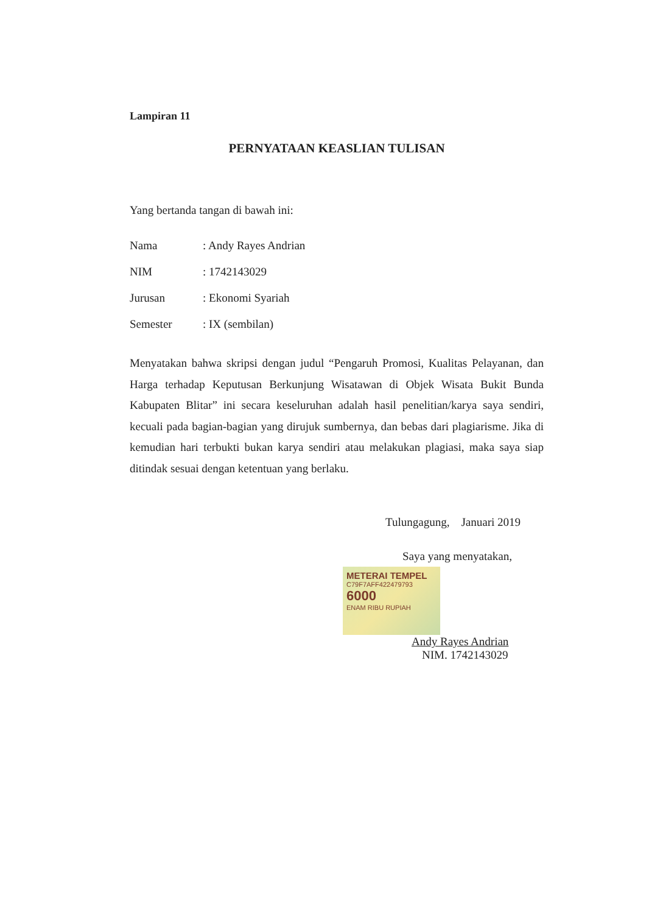Lampiran 11
PERNYATAAN KEASLIAN TULISAN
Yang bertanda tangan di bawah ini:
Nama: Andy Rayes Andrian
NIM: 1742143029
Jurusan: Ekonomi Syariah
Semester: IX (sembilan)
Menyatakan bahwa skripsi dengan judul “Pengaruh Promosi, Kualitas Pelayanan, dan Harga terhadap Keputusan Berkunjung Wisatawan di Objek Wisata Bukit Bunda Kabupaten Blitar” ini secara keseluruhan adalah hasil penelitian/karya saya sendiri, kecuali pada bagian-bagian yang dirujuk sumbernya, dan bebas dari plagiarisme. Jika di kemudian hari terbukti bukan karya sendiri atau melakukan plagiasi, maka saya siap ditindak sesuai dengan ketentuan yang berlaku.
Tulungagung, Januari 2019
Saya yang menyatakan,
METERAI TEMPEL
C79F7AFF422479793
6000
ENAM RIBU RUPIAH
Andy Rayes Andrian
NIM. 1742143029